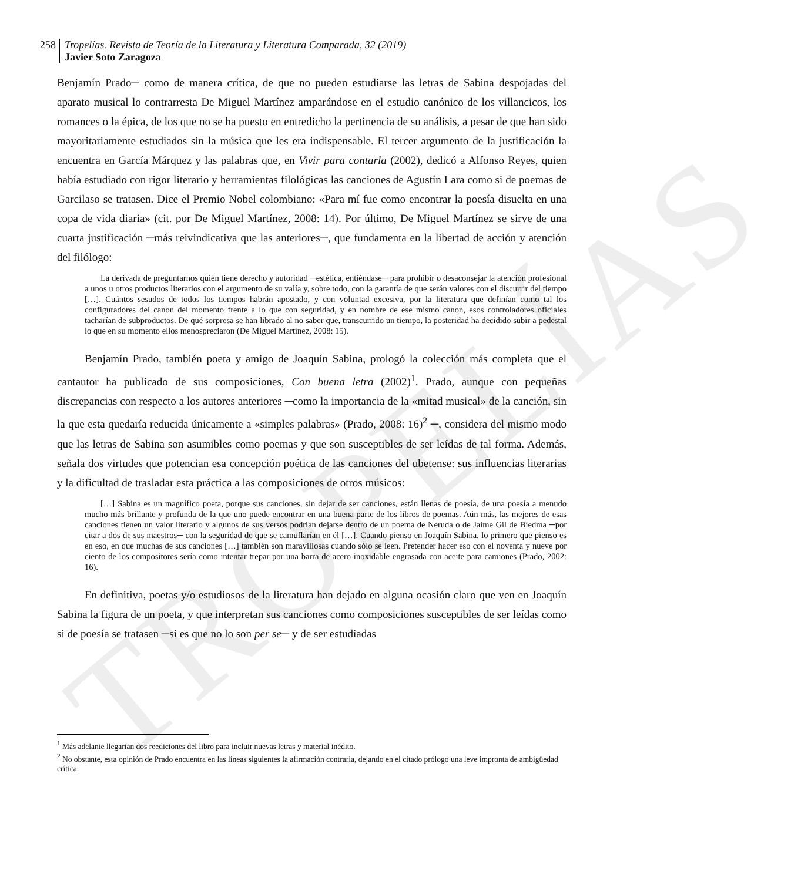TROPELÍAS
258 Tropelías. Revista de Teoría de la Literatura y Literatura Comparada, 32 (2019)
Javier Soto Zaragoza
Benjamín Prado─ como de manera crítica, de que no pueden estudiarse las letras de Sabina despojadas del aparato musical lo contrarresta De Miguel Martínez amparándose en el estudio canónico de los villancicos, los romances o la épica, de los que no se ha puesto en entredicho la pertinencia de su análisis, a pesar de que han sido mayoritariamente estudiados sin la música que les era indispensable. El tercer argumento de la justificación la encuentra en García Márquez y las palabras que, en Vivir para contarla (2002), dedicó a Alfonso Reyes, quien había estudiado con rigor literario y herramientas filológicas las canciones de Agustín Lara como si de poemas de Garcilaso se tratasen. Dice el Premio Nobel colombiano: «Para mí fue como encontrar la poesía disuelta en una copa de vida diaria» (cit. por De Miguel Martínez, 2008: 14). Por último, De Miguel Martínez se sirve de una cuarta justificación ─más reivindicativa que las anteriores─, que fundamenta en la libertad de acción y atención del filólogo:
La derivada de preguntarnos quién tiene derecho y autoridad ─estética, entiéndase─ para prohibir o desaconsejar la atención profesional a unos u otros productos literarios con el argumento de su valía y, sobre todo, con la garantía de que serán valores con el discurrir del tiempo […]. Cuántos sesudos de todos los tiempos habrán apostado, y con voluntad excesiva, por la literatura que definían como tal los configuradores del canon del momento frente a lo que con seguridad, y en nombre de ese mismo canon, esos controladores oficiales tacharían de subproductos. De qué sorpresa se han librado al no saber que, transcurrido un tiempo, la posteridad ha decidido subir a pedestal lo que en su momento ellos menospreciaron (De Miguel Martínez, 2008: 15).
Benjamín Prado, también poeta y amigo de Joaquín Sabina, prologó la colección más completa que el cantautor ha publicado de sus composiciones, Con buena letra (2002)<sup>1</sup>. Prado, aunque con pequeñas discrepancias con respecto a los autores anteriores ─como la importancia de la «mitad musical» de la canción, sin la que esta quedaría reducida únicamente a «simples palabras» (Prado, 2008: 16)<sup>2</sup> ─, considera del mismo modo que las letras de Sabina son asumibles como poemas y que son susceptibles de ser leídas de tal forma. Además, señala dos virtudes que potencian esa concepción poética de las canciones del ubetense: sus influencias literarias y la dificultad de trasladar esta práctica a las composiciones de otros músicos:
[…] Sabina es un magnífico poeta, porque sus canciones, sin dejar de ser canciones, están llenas de poesía, de una poesía a menudo mucho más brillante y profunda de la que uno puede encontrar en una buena parte de los libros de poemas. Aún más, las mejores de esas canciones tienen un valor literario y algunos de sus versos podrían dejarse dentro de un poema de Neruda o de Jaime Gil de Biedma ─por citar a dos de sus maestros─ con la seguridad de que se camuflarían en él […]. Cuando pienso en Joaquín Sabina, lo primero que pienso es en eso, en que muchas de sus canciones […] también son maravillosas cuando sólo se leen. Pretender hacer eso con el noventa y nueve por ciento de los compositores sería como intentar trepar por una barra de acero inoxidable engrasada con aceite para camiones (Prado, 2002: 16).
En definitiva, poetas y/o estudiosos de la literatura han dejado en alguna ocasión claro que ven en Joaquín Sabina la figura de un poeta, y que interpretan sus canciones como composiciones susceptibles de ser leídas como si de poesía se tratasen ─si es que no lo son per se─ y de ser estudiadas
<sup>1</sup> Más adelante llegarían dos reediciones del libro para incluir nuevas letras y material inédito.
<sup>2</sup> No obstante, esta opinión de Prado encuentra en las líneas siguientes la afirmación contraria, dejando en el citado prólogo una leve impronta de ambigüedad crítica.